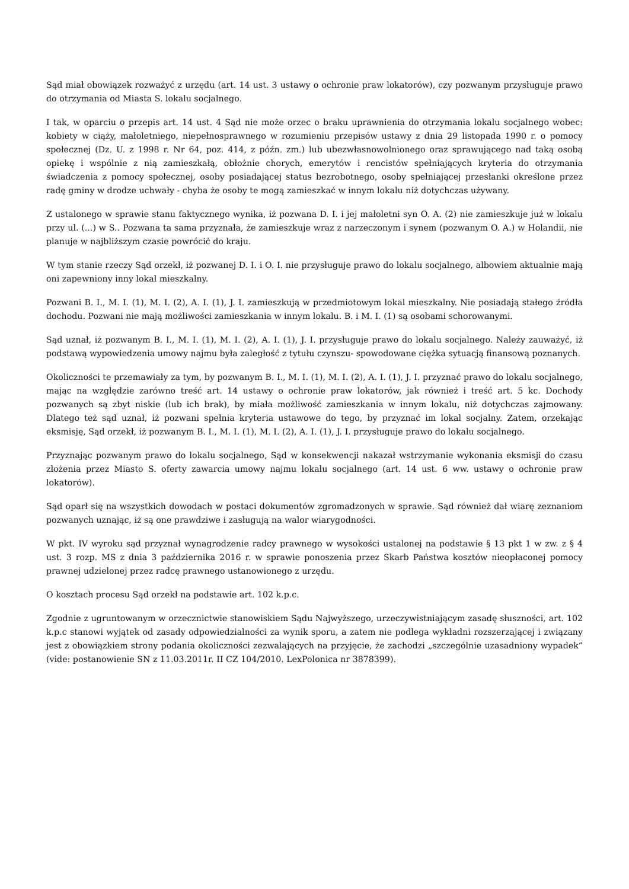Sąd miał obowiązek rozważyć z urzędu (art. 14 ust. 3 ustawy o ochronie praw lokatorów), czy pozwanym przysługuje prawo do otrzymania od Miasta S. lokalu socjalnego.
I tak, w oparciu o przepis art. 14 ust. 4 Sąd nie może orzec o braku uprawnienia do otrzymania lokalu socjalnego wobec: kobiety w ciąży, małoletniego, niepełnosprawnego w rozumieniu przepisów ustawy z dnia 29 listopada 1990 r. o pomocy społecznej (Dz. U. z 1998 r. Nr 64, poz. 414, z późn. zm.) lub ubezwłasnowolnionego oraz sprawującego nad taką osobą opiekę i wspólnie z nią zamieszkałą, obłożnie chorych, emerytów i rencistów spełniających kryteria do otrzymania świadczenia z pomocy społecznej, osoby posiadającej status bezrobotnego, osoby spełniającej przesłanki określone przez radę gminy w drodze uchwały - chyba że osoby te mogą zamieszkać w innym lokalu niż dotychczas używany.
Z ustalonego w sprawie stanu faktycznego wynika, iż pozwana D. I. i jej małoletni syn O. A. (2) nie zamieszkuje już w lokalu przy ul. (...) w S.. Pozwana ta sama przyznała, że zamieszkuje wraz z narzeczonym i synem (pozwanym O. A.) w Holandii, nie planuje w najbliższym czasie powrócić do kraju.
W tym stanie rzeczy Sąd orzekł, iż pozwanej D. I. i O. I. nie przysługuje prawo do lokalu socjalnego, albowiem aktualnie mają oni zapewniony inny lokal mieszkalny.
Pozwani B. I., M. I. (1), M. I. (2), A. I. (1), J. I. zamieszkują w przedmiotowym lokal mieszkalny. Nie posiadają stałego źródła dochodu. Pozwani nie mają możliwości zamieszkania w innym lokalu. B. i M. I. (1) są osobami schorowanymi.
Sąd uznał, iż pozwanym B. I., M. I. (1), M. I. (2), A. I. (1), J. I. przysługuje prawo do lokalu socjalnego. Należy zauważyć, iż podstawą wypowiedzenia umowy najmu była zaległość z tytułu czynszu- spowodowane ciężka sytuacją finansową poznanych.
Okoliczności te przemawiały za tym, by pozwanym B. I., M. I. (1), M. I. (2), A. I. (1), J. I. przyznać prawo do lokalu socjalnego, mając na względzie zarówno treść art. 14 ustawy o ochronie praw lokatorów, jak również i treść art. 5 kc. Dochody pozwanych są zbyt niskie (lub ich brak), by miała możliwość zamieszkania w innym lokalu, niż dotychczas zajmowany. Dlatego też sąd uznał, iż pozwani spełnia kryteria ustawowe do tego, by przyznać im lokal socjalny. Zatem, orzekając eksmisję, Sąd orzekł, iż pozwanym B. I., M. I. (1), M. I. (2), A. I. (1), J. I. przysługuje prawo do lokalu socjalnego.
Przyznając pozwanym prawo do lokalu socjalnego, Sąd w konsekwencji nakazał wstrzymanie wykonania eksmisji do czasu złożenia przez Miasto S. oferty zawarcia umowy najmu lokalu socjalnego (art. 14 ust. 6 ww. ustawy o ochronie praw lokatorów).
Sąd oparł się na wszystkich dowodach w postaci dokumentów zgromadzonych w sprawie. Sąd również dał wiarę zeznaniom pozwanych uznając, iż są one prawdziwe i zasługują na walor wiarygodności.
W pkt. IV wyroku sąd przyznał wynagrodzenie radcy prawnego w wysokości ustalonej na podstawie § 13 pkt 1 w zw. z § 4 ust. 3 rozp. MS z dnia 3 października 2016 r. w sprawie ponoszenia przez Skarb Państwa kosztów nieopłaconej pomocy prawnej udzielonej przez radcę prawnego ustanowionego z urzędu.
O kosztach procesu Sąd orzekł na podstawie art. 102 k.p.c.
Zgodnie z ugruntowanym w orzecznictwie stanowiskiem Sądu Najwyższego, urzeczywistniającym zasadę słuszności, art. 102 k.p.c stanowi wyjątek od zasady odpowiedzialności za wynik sporu, a zatem nie podlega wykładni rozszerzającej i związany jest z obowiązkiem strony podania okoliczności zezwalających na przyjęcie, że zachodzi „szczególnie uzasadniony wypadek” (vide: postanowienie SN z 11.03.2011r. II CZ 104/2010. LexPolonica nr 3878399).